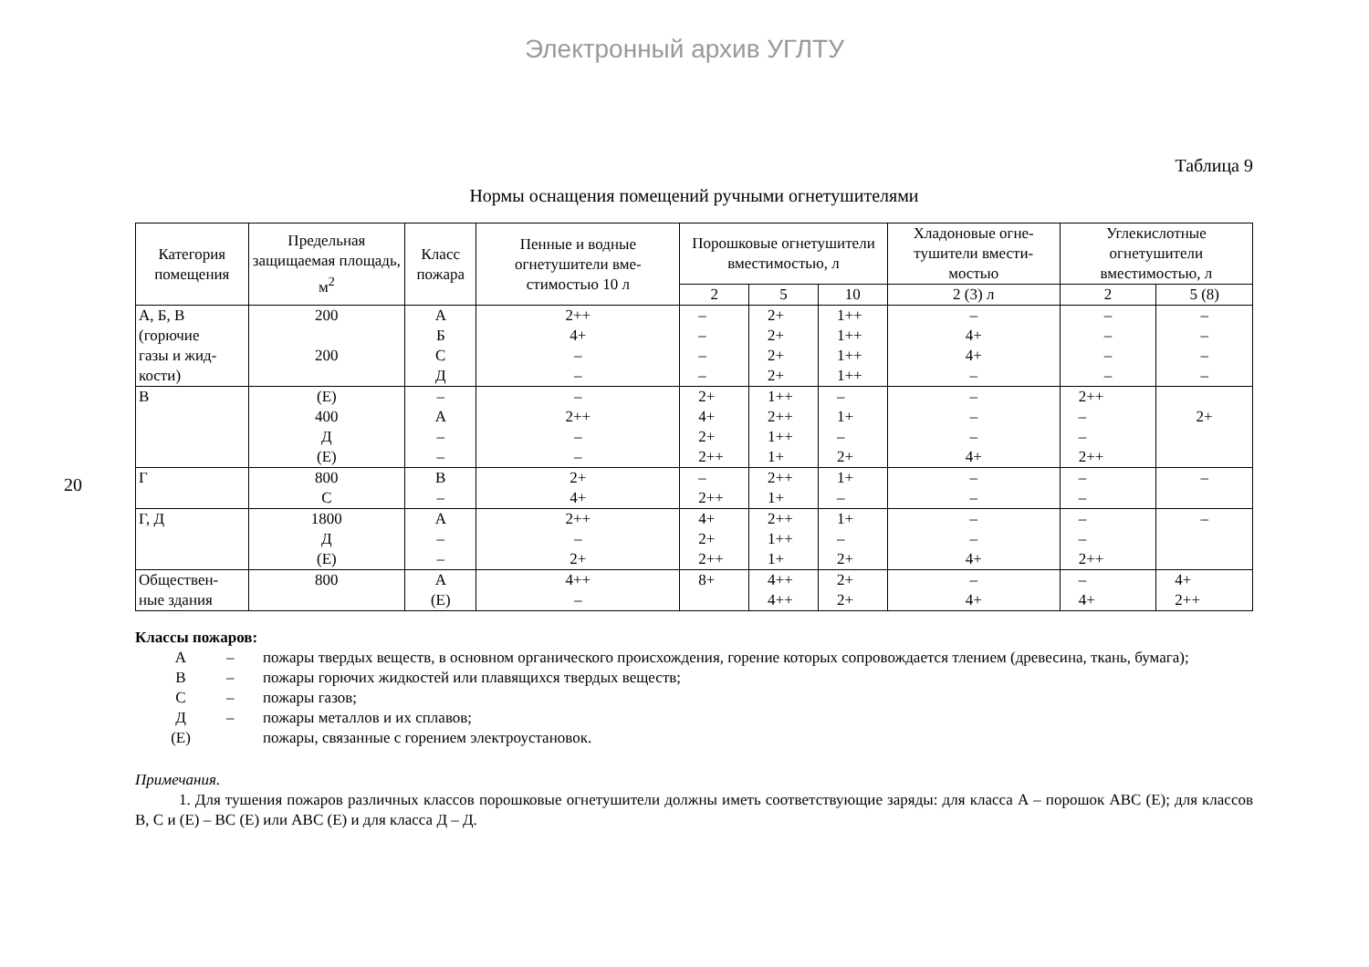Электронный архив УГЛТУ
20
Таблица 9
Нормы оснащения помещений ручными огнетушителями
| Категория помещения | Предельная защищаемая площадь, м<sup>2</sup> | Класс пожара | Пенные и водные огнетушители вме-стимостью 10 л | Порошковые огнетушители вместимостью, л | | | Хладоновые огне-тушители вмести-мостью | Углекислотные огнетушители вместимостью, л | |
| --- | --- | --- | --- | --- | --- | --- | --- | --- | --- |
| | | | | 2 | 5 | 10 | 2 (3) л | 2 | 5 (8) |
| А, Б, В (горючие газы и жид- кости) | 200 200 | А Б С Д | 2++ 4+ – – | – – – – | 2+ 2+ 2+ 2+ | 1++ 1++ 1++ 1++ | – 4+ 4+ – | – – – – | – – – – |
| В | (Е) 400 Д (Е) | – А – – | – 2++ – – | 2+ 4+ 2+ 2++ | 1++ 2++ 1++ 1+ | – 1+ – 2+ | – – – 4+ | 2++ – – 2++ | 2+ |
| Г | 800 С | В – | 2+ 4+ | – 2++ | 2++ 1+ | 1+ – | – – | – – | – |
| Г, Д | 1800 Д (Е) | А – – | 2++ – 2+ | 4+ 2+ 2++ | 2++ 1++ 1+ | 1+ – 2+ | – – 4+ | – – 2++ | – |
| Обществен- ные здания | 800 | А (Е) | 4++ – | 8+ | 4++ 4++ | 2+ 2+ | – 4+ | – 4+ | 4+ 2++ |
Классы пожаров:
А – пожары твердых веществ, в основном органического происхождения, горение которых сопровождается тлением (древесина, ткань, бумага);
В – пожары горючих жидкостей или плавящихся твердых веществ;
С – пожары газов;
Д – пожары металлов и их сплавов;
(Е) пожары, связанные с горением электроустановок.
Примечания.
1. Для тушения пожаров различных классов порошковые огнетушители должны иметь соответствующие заряды: для класса А – порошок АВС (Е); для классов В, С и (Е) – ВС (Е) или АВС (Е) и для класса Д – Д.